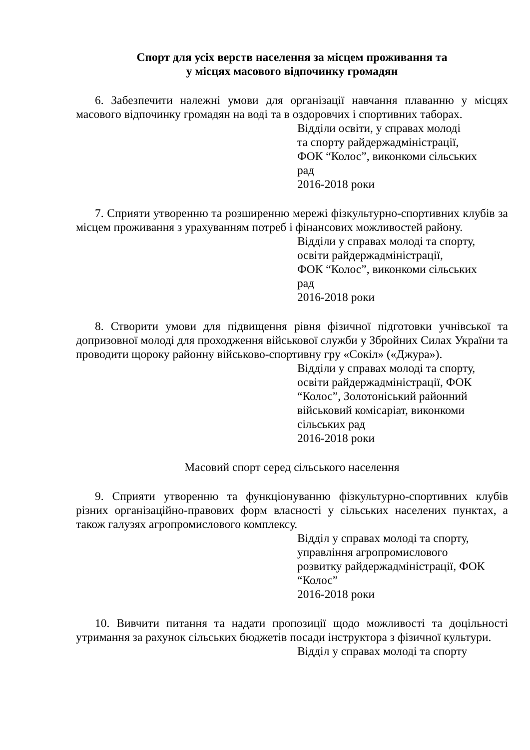Спорт для усіх верств населення за місцем проживання та
у місцях масового відпочинку громадян
6. Забезпечити належні умови для організації навчання плаванню у місцях масового відпочинку громадян на воді та в оздоровчих і спортивних таборах.
Відділи освіти, у справах молоді
та спорту райдержадміністрації,
ФОК “Колос”, виконкоми сільських
рад
2016-2018 роки
7. Сприяти утворенню та розширенню мережі фізкультурно-спортивних клубів за місцем проживання з урахуванням потреб і фінансових можливостей району.
Відділи у справах молоді та спорту,
освіти райдержадміністрації,
ФОК “Колос”, виконкоми сільських
рад
2016-2018 роки
8. Створити умови для підвищення рівня фізичної підготовки учнівської та допризовної молоді для проходження військової служби у Збройних Силах України та проводити щороку районну військово-спортивну гру «Сокіл» («Джура»).
Відділи у справах молоді та спорту,
освіти райдержадміністрації, ФОК
“Колос”, Золотоніський районний
військовий комісаріат, виконкоми
сільських рад
2016-2018 роки
Масовий спорт серед сільського населення
9. Сприяти утворенню та функціонуванню фізкультурно-спортивних клубів різних організаційно-правових форм власності у сільських населених пунктах, а також галузях агропромислового комплексу.
Відділ у справах молоді та спорту,
управління агропромислового
розвитку райдержадміністрації, ФОК
“Колос”
2016-2018 роки
10. Вивчити питання та надати пропозиції щодо можливості та доцільності утримання за рахунок сільських бюджетів посади інструктора з фізичної культури.
Відділ у справах молоді та спорту